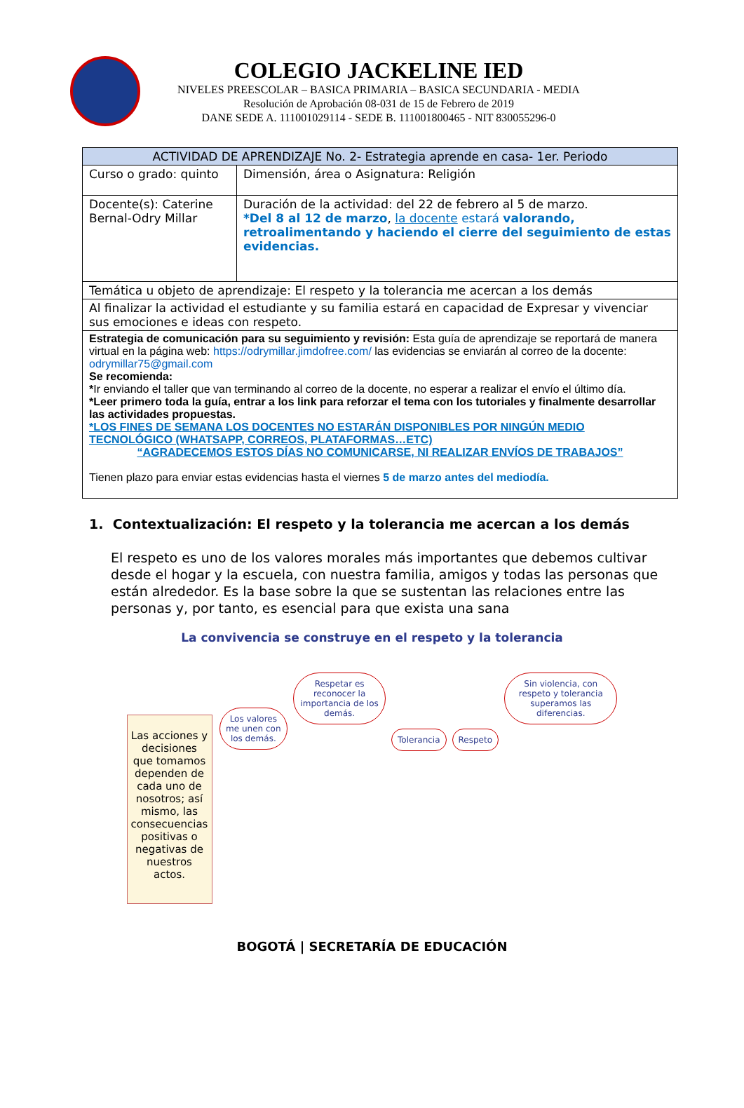COLEGIO JACKELINE IED
NIVELES PREESCOLAR – BASICA PRIMARIA – BASICA SECUNDARIA - MEDIA
Resolución de Aprobación 08-031 de 15 de Febrero de 2019
DANE SEDE A. 111001029114 - SEDE B. 111001800465 - NIT 830055296-0
| ACTIVIDAD DE APRENDIZAJE No. 2- Estrategia aprende en casa- 1er. Periodo | |
| --- | --- |
| Curso o grado: quinto | Dimensión, área o Asignatura: Religión |
| Docente(s): Caterine Bernal-Odry Millar | Duración de la actividad: del 22 de febrero al 5 de marzo. *Del 8 al 12 de marzo , la docente estará valorando, retroalimentando y haciendo el cierre del seguimiento de estas evidencias. |
| Temática u objeto de aprendizaje: El respeto y la tolerancia me acercan a los demás | |
| Al finalizar la actividad el estudiante y su familia estará en capacidad de Expresar y vivenciar sus emociones e ideas con respeto. | |
| Estrategia de comunicación para su seguimiento y revisión: Esta guía de aprendizaje se reportará de manera virtual en la página web: https://odrymillar.jimdofree.com/ las evidencias se enviarán al correo de la docente: odrymillar75@gmail.com Se recomienda: * Ir enviando el taller que van terminando al correo de la docente, no esperar a realizar el envío el último día. *Leer primero toda la guía, entrar a los link para reforzar el tema con los tutoriales y finalmente desarrollar las actividades propuestas. *LOS FINES DE SEMANA LOS DOCENTES NO ESTARÁN DISPONIBLES POR NINGÚN MEDIO TECNOLÓGICO (WHATSAPP, CORREOS, PLATAFORMAS…ETC) “AGRADECEMOS ESTOS DÍAS NO COMUNICARSE, NI REALIZAR ENVÍOS DE TRABAJOS” Tienen plazo para enviar estas evidencias hasta el viernes 5 de marzo antes del mediodía. | |
1. Contextualización: El respeto y la tolerancia me acercan a los demás
El respeto es uno de los valores morales más importantes que debemos cultivar desde el hogar y la escuela, con nuestra familia, amigos y todas las personas que están alrededor. Es la base sobre la que se sustentan las relaciones entre las personas y, por tanto, es esencial para que exista una sana
La convivencia se construye en el respeto y la tolerancia
Las acciones y decisiones que tomamos dependen de cada uno de nosotros; así mismo, las consecuencias positivas o negativas de nuestros actos.
Los valores me unen con los demás.
Respetar es reconocer la importancia de los demás.
Tolerancia Respeto
Sin violencia, con respeto y tolerancia superamos las diferencias.
BOGOTÁ | SECRETARÍA DE EDUCACIÓN